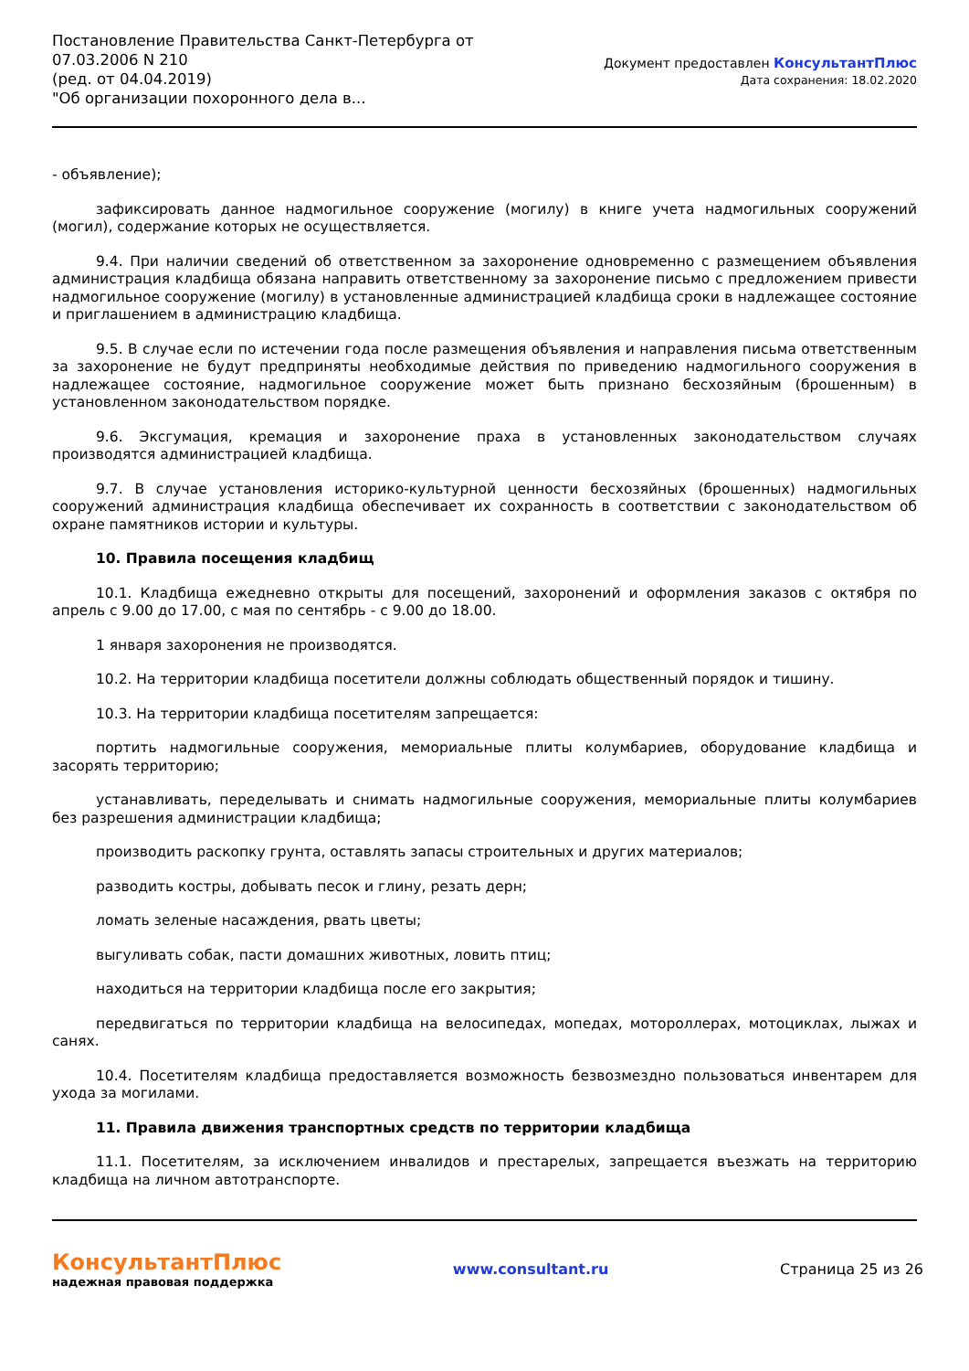Постановление Правительства Санкт-Петербурга от
07.03.2006 N 210
(ред. от 04.04.2019)
"Об организации похоронного дела в...
Документ предоставлен КонсультантПлюс
Дата сохранения: 18.02.2020
- объявление);
зафиксировать данное надмогильное сооружение (могилу) в книге учета надмогильных сооружений (могил), содержание которых не осуществляется.
9.4. При наличии сведений об ответственном за захоронение одновременно с размещением объявления администрация кладбища обязана направить ответственному за захоронение письмо с предложением привести надмогильное сооружение (могилу) в установленные администрацией кладбища сроки в надлежащее состояние и приглашением в администрацию кладбища.
9.5. В случае если по истечении года после размещения объявления и направления письма ответственным за захоронение не будут предприняты необходимые действия по приведению надмогильного сооружения в надлежащее состояние, надмогильное сооружение может быть признано бесхозяйным (брошенным) в установленном законодательством порядке.
9.6. Эксгумация, кремация и захоронение праха в установленных законодательством случаях производятся администрацией кладбища.
9.7. В случае установления историко-культурной ценности бесхозяйных (брошенных) надмогильных сооружений администрация кладбища обеспечивает их сохранность в соответствии с законодательством об охране памятников истории и культуры.
10. Правила посещения кладбищ
10.1. Кладбища ежедневно открыты для посещений, захоронений и оформления заказов с октября по апрель с 9.00 до 17.00, с мая по сентябрь - с 9.00 до 18.00.
1 января захоронения не производятся.
10.2. На территории кладбища посетители должны соблюдать общественный порядок и тишину.
10.3. На территории кладбища посетителям запрещается:
портить надмогильные сооружения, мемориальные плиты колумбариев, оборудование кладбища и засорять территорию;
устанавливать, переделывать и снимать надмогильные сооружения, мемориальные плиты колумбариев без разрешения администрации кладбища;
производить раскопку грунта, оставлять запасы строительных и других материалов;
разводить костры, добывать песок и глину, резать дерн;
ломать зеленые насаждения, рвать цветы;
выгуливать собак, пасти домашних животных, ловить птиц;
находиться на территории кладбища после его закрытия;
передвигаться по территории кладбища на велосипедах, мопедах, мотороллерах, мотоциклах, лыжах и санях.
10.4. Посетителям кладбища предоставляется возможность безвозмездно пользоваться инвентарем для ухода за могилами.
11. Правила движения транспортных средств по территории кладбища
11.1. Посетителям, за исключением инвалидов и престарелых, запрещается въезжать на территорию кладбища на личном автотранспорте.
КонсультантПлюс
надежная правовая поддержка
www.consultant.ru Страница 25 из 26